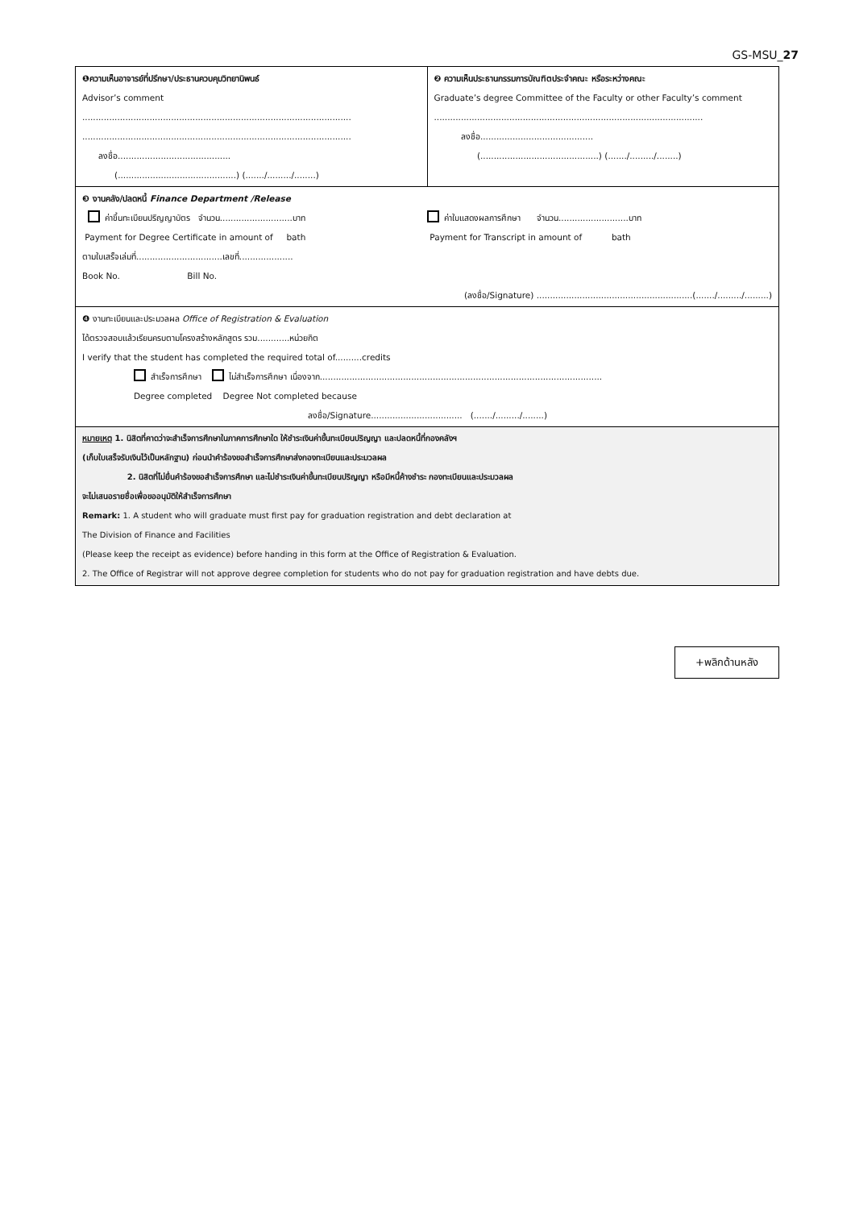GS-MSU_27
| ❶ความเห็นอาจารย์ที่ปรึกษา/ประธานควบคุมวิทยานิพนธ์ Advisor’s comment .................................................................................................... .................................................................................................... ลงชื่อ.......................................... (............................................) (......./........./........) | ❷ ความเห็นประธานกรรมการบัณฑิตประจำคณะ หรือระหว่างคณะ Graduate’s degree Committee of the Faculty or other Faculty’s comment .................................................................................................... ลงชื่อ.......................................... (............................................) (......./........./........) |
| ❸ งานคลัง/ปลดหนี้ Finance Department /Release ค่าขึ้นทะเบียนปริญญาบัตร จำนวน...........................บาท Payment for Degree Certificate in amount of bath ค่าใบแสดงผลการศึกษา จำนวน..........................บาท Payment for Transcript in amount of bath ตามใบเสร็จเล่มที่................................เลขที่.................... Book No. Bill No. (ลงชื่อ/Signature) ..........................................................(......./........./.........) | |
| ❹ งานทะเบียนและประมวลผล Office of Registration & Evaluation ได้ตรวจสอบแล้วเรียนครบตามโครงสร้างหลักสูตร รวม............หน่วยกิต I verify that the student has completed the required total of..........credits สำเร็จการศึกษา ไม่สำเร็จการศึกษา เนื่องจาก......................................................................................................... Degree completed Degree Not completed because ลงชื่อ/Signature.................................. (......./........./........) | |
| หมายเหตุ 1. นิสิตที่คาดว่าจะสำเร็จการศึกษาในภาคการศึกษาใด ให้ชำระเงินค่าขึ้นทะเบียนปริญญา และปลดหนี้ที่กองคลังฯ (เก็บใบเสร็จรับเงินไว้เป็นหลักฐาน) ก่อนนำคำร้องขอสำเร็จการศึกษาส่งกองทะเบียนและประมวลผล 2. นิสิตที่ไม่ยื่นคำร้องขอสำเร็จการศึกษา และไม่ชำระเงินค่าขึ้นทะเบียนปริญญา หรือมีหนี้ค้างชำระ กองทะเบียนและประมวลผล จะไม่เสนอรายชื่อเพื่อขออนุมัติให้สำเร็จการศึกษา Remark: 1. A student who will graduate must first pay for graduation registration and debt declaration at The Division of Finance and Facilities (Please keep the receipt as evidence) before handing in this form at the Office of Registration & Evaluation. 2. The Office of Registrar will not approve degree completion for students who do not pay for graduation registration and have debts due. | |
+พลิกด้านหลัง